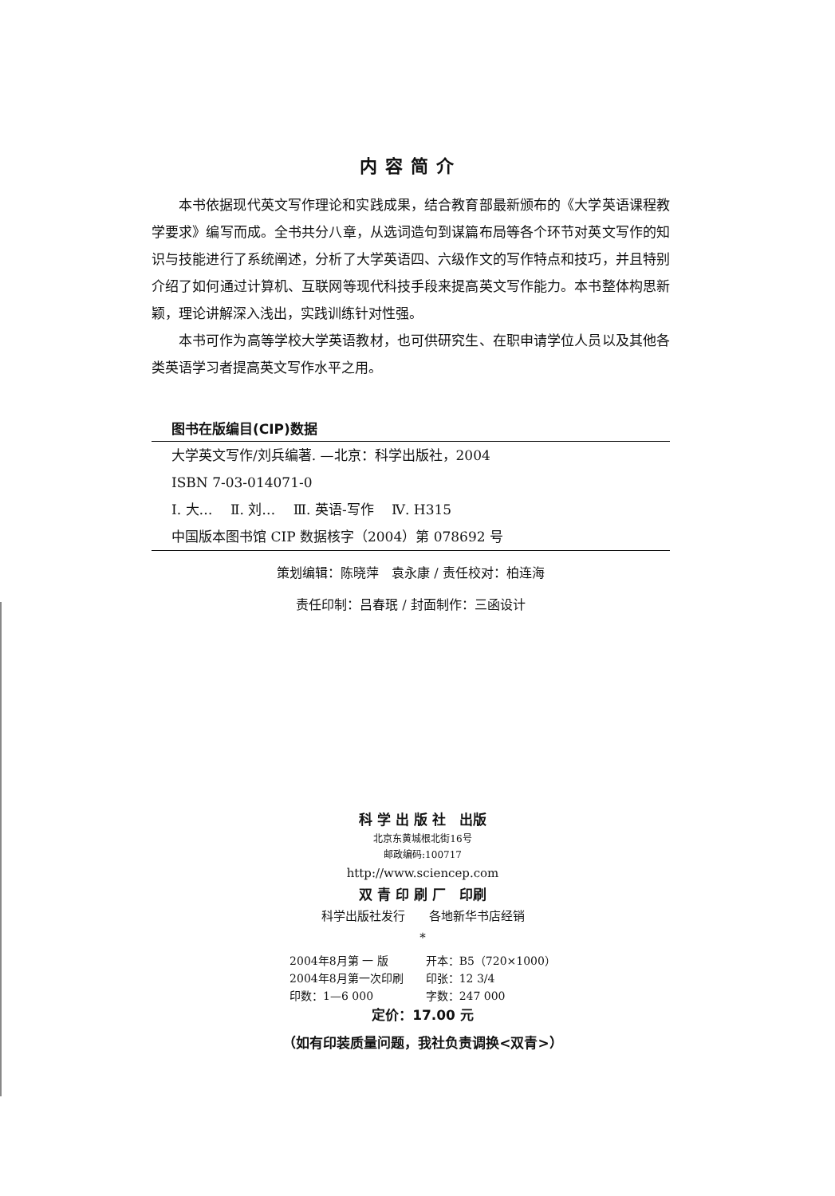内容简介
本书依据现代英文写作理论和实践成果，结合教育部最新颁布的《大学英语课程教学要求》编写而成。全书共分八章，从选词造句到谋篇布局等各个环节对英文写作的知识与技能进行了系统阐述，分析了大学英语四、六级作文的写作特点和技巧，并且特别介绍了如何通过计算机、互联网等现代科技手段来提高英文写作能力。本书整体构思新颖，理论讲解深入浅出，实践训练针对性强。
本书可作为高等学校大学英语教材，也可供研究生、在职申请学位人员以及其他各类英语学习者提高英文写作水平之用。
图书在版编目(CIP)数据
大学英文写作/刘兵编著. —北京：科学出版社，2004
ISBN 7-03-014071-0
Ⅰ. 大…　 Ⅱ. 刘…　 Ⅲ. 英语-写作　 Ⅳ. H315
中国版本图书馆 CIP 数据核字（2004）第 078692 号
策划编辑：陈晓萍　袁永康 / 责任校对：柏连海
责任印制：吕春珉 / 封面制作：三函设计
科 学 出 版 社　出版
北京东黄城根北街16号
邮政编码:100717
http://www.sciencep.com
双 青 印 刷 厂　印刷
科学出版社发行　　各地新华书店经销
*
| 2004年8月第 一 版 | 开本：B5（720×1000） |
| 2004年8月第一次印刷 | 印张：12 3/4 |
| 印数：1—6 000 | 字数：247 000 |
定价：17.00 元
（如有印装质量问题，我社负责调换<双青>）